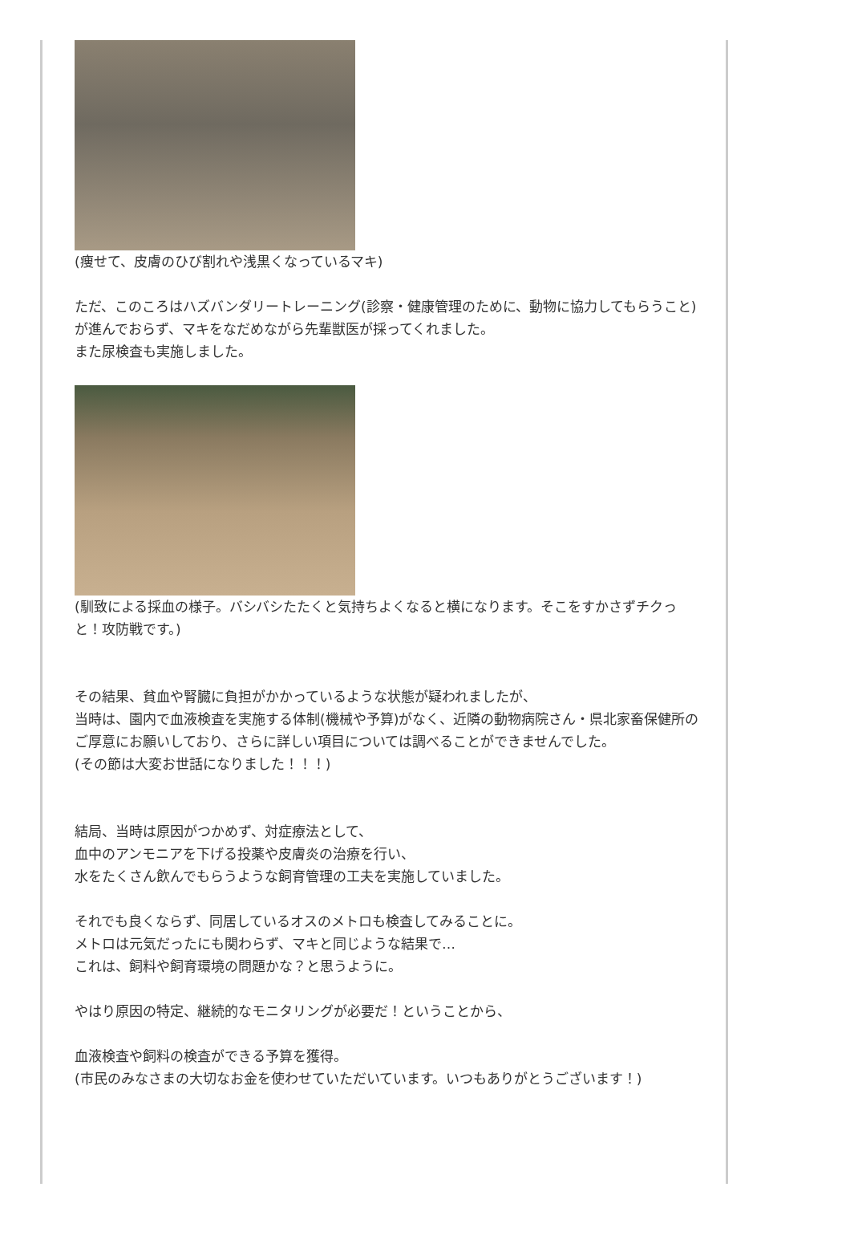(痩せて、皮膚のひび割れや浅黒くなっているマキ)
ただ、このころはハズバンダリートレーニング(診察・健康管理のために、動物に協力してもらうこと)が進んでおらず、マキをなだめながら先輩獣医が採ってくれました。
また尿検査も実施しました。
(馴致による採血の様子。バシバシたたくと気持ちよくなると横になります。そこをすかさずチクっと！攻防戦です。)
その結果、貧血や腎臓に負担がかかっているような状態が疑われましたが、
当時は、園内で血液検査を実施する体制(機械や予算)がなく、近隣の動物病院さん・県北家畜保健所のご厚意にお願いしており、さらに詳しい項目については調べることができませんでした。
(その節は大変お世話になりました！！！)
結局、当時は原因がつかめず、対症療法として、
血中のアンモニアを下げる投薬や皮膚炎の治療を行い、
水をたくさん飲んでもらうような飼育管理の工夫を実施していました。
それでも良くならず、同居しているオスのメトロも検査してみることに。
メトロは元気だったにも関わらず、マキと同じような結果で…
これは、飼料や飼育環境の問題かな？と思うように。
やはり原因の特定、継続的なモニタリングが必要だ！ということから、
血液検査や飼料の検査ができる予算を獲得。
(市民のみなさまの大切なお金を使わせていただいています。いつもありがとうございます！)